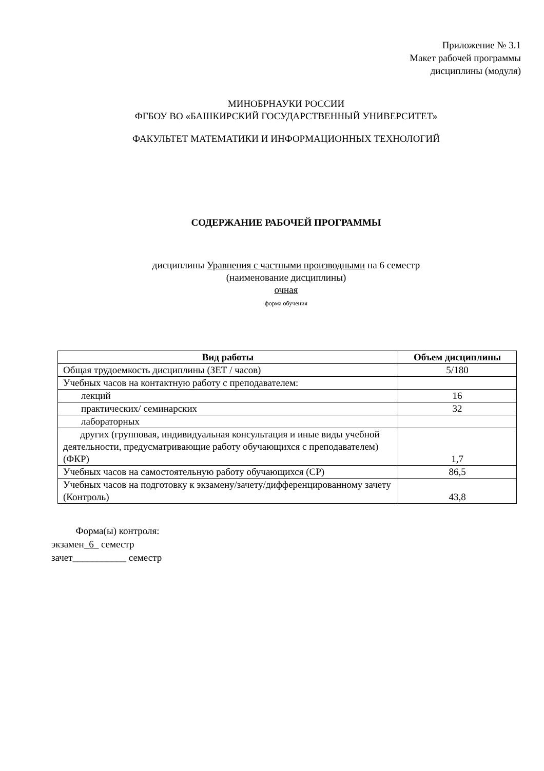Приложение № 3.1
Макет рабочей программы
дисциплины (модуля)
МИНОБРНАУКИ РОССИИ
ФГБОУ ВО «БАШКИРСКИЙ ГОСУДАРСТВЕННЫЙ УНИВЕРСИТЕТ»
ФАКУЛЬТЕТ МАТЕМАТИКИ И ИНФОРМАЦИОННЫХ ТЕХНОЛОГИЙ
СОДЕРЖАНИЕ РАБОЧЕЙ ПРОГРАММЫ
дисциплины Уравнения с частными производными на 6 семестр
(наименование дисциплины)
очная
форма обучения
| Вид работы | Объем дисциплины |
| --- | --- |
| Общая трудоемкость дисциплины (ЗЕТ / часов) | 5/180 |
| Учебных часов на контактную работу с преподавателем: | |
| лекций | 16 |
| практических/ семинарских | 32 |
| лабораторных | |
| других (групповая, индивидуальная консультация и иные виды учебной деятельности, предусматривающие работу обучающихся с преподавателем) (ФКР) | 1,7 |
| Учебных часов на самостоятельную работу обучающихся (СР) | 86,5 |
| Учебных часов на подготовку к экзамену/зачету/дифференцированному зачету (Контроль) | 43,8 |
Форма(ы) контроля:
экзамен_6_ семестр
зачет___________ семестр